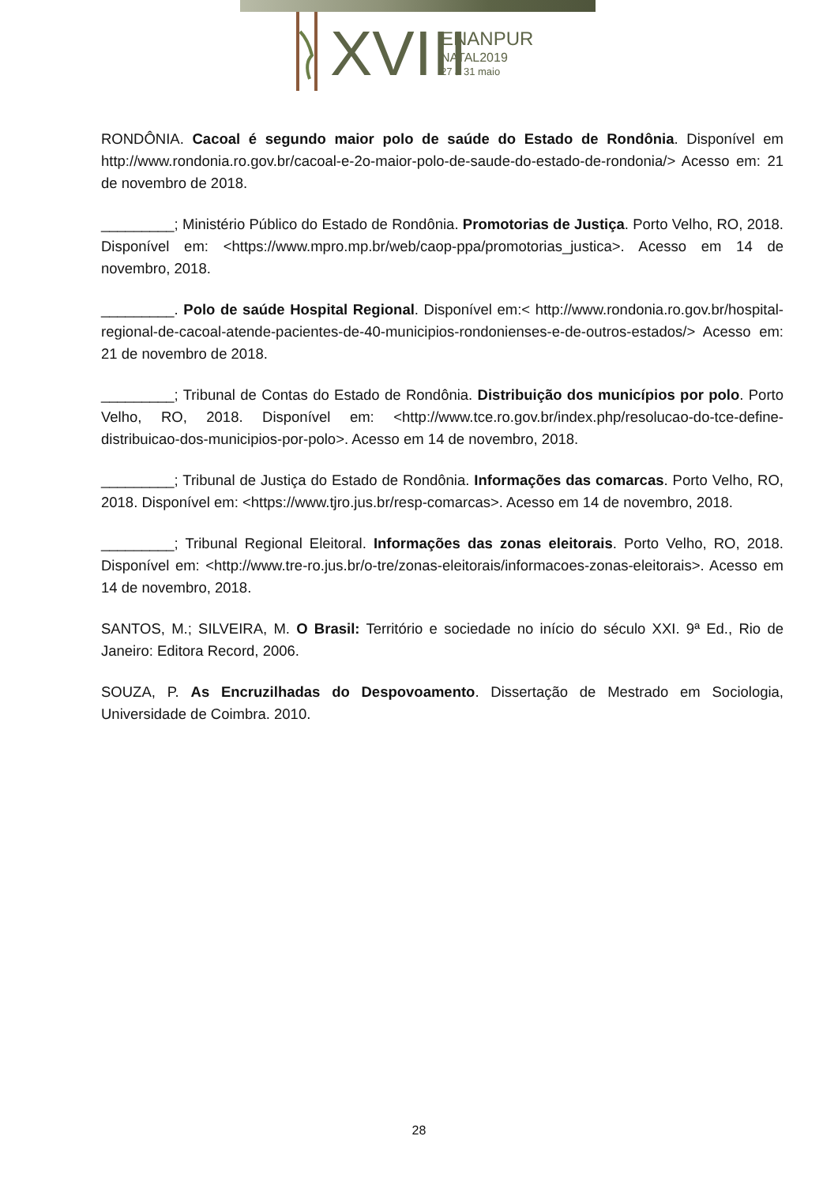XVIII
ENANPUR
NATAL2019
27 a 31 maio
RONDÔNIA. Cacoal é segundo maior polo de saúde do Estado de Rondônia. Disponível em http://www.rondonia.ro.gov.br/cacoal-e-2o-maior-polo-de-saude-do-estado-de-rondonia/> Acesso em: 21 de novembro de 2018.
_________; Ministério Público do Estado de Rondônia. Promotorias de Justiça. Porto Velho, RO, 2018. Disponível em: <https://www.mpro.mp.br/web/caop-ppa/promotorias_justica>. Acesso em 14 de novembro, 2018.
_________. Polo de saúde Hospital Regional. Disponível em:< http://www.rondonia.ro.gov.br/hospital-regional-de-cacoal-atende-pacientes-de-40-municipios-rondonienses-e-de-outros-estados/> Acesso em: 21 de novembro de 2018.
_________; Tribunal de Contas do Estado de Rondônia. Distribuição dos municípios por polo. Porto Velho, RO, 2018. Disponível em: <http://www.tce.ro.gov.br/index.php/resolucao-do-tce-define-distribuicao-dos-municipios-por-polo>. Acesso em 14 de novembro, 2018.
_________; Tribunal de Justiça do Estado de Rondônia. Informações das comarcas. Porto Velho, RO, 2018. Disponível em: <https://www.tjro.jus.br/resp-comarcas>. Acesso em 14 de novembro, 2018.
_________; Tribunal Regional Eleitoral. Informações das zonas eleitorais. Porto Velho, RO, 2018. Disponível em: <http://www.tre-ro.jus.br/o-tre/zonas-eleitorais/informacoes-zonas-eleitorais>. Acesso em 14 de novembro, 2018.
SANTOS, M.; SILVEIRA, M. O Brasil: Território e sociedade no início do século XXI. 9ª Ed., Rio de Janeiro: Editora Record, 2006.
SOUZA, P. As Encruzilhadas do Despovoamento. Dissertação de Mestrado em Sociologia, Universidade de Coimbra. 2010.
28